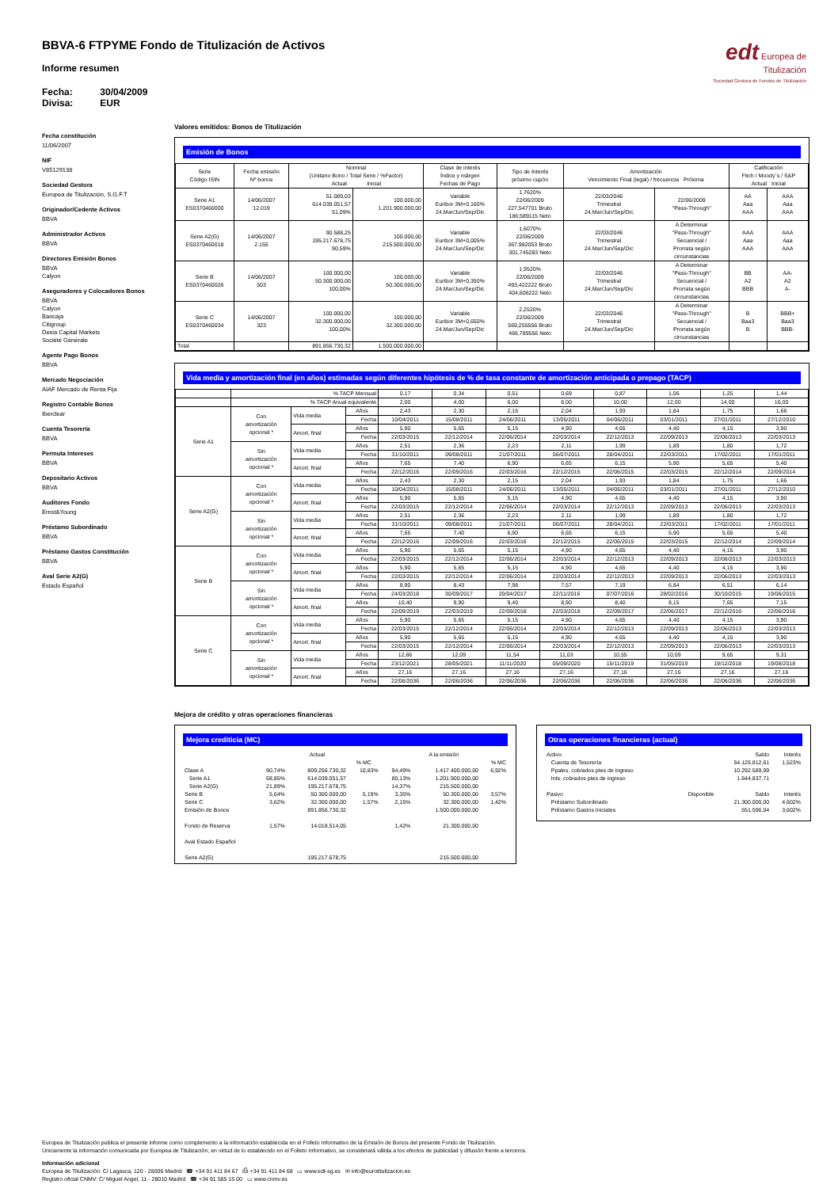edt Europea de
Titulización
Sociedad Gestora de Fondos de Titulización
BBVA-6 FTPYME Fondo de Titulización de Activos
Informe resumen
Fecha: 30/04/2009
Divisa: EUR
Fecha constitución
11/06/2007
NIF
V85129138
Sociedad Gestora
Europea de Titulización, S.G.F.T
Originador/Cedente Activos
BBVA
Administrador Activos
BBVA
Directores Emisión Bonos
BBVA
Calyon
Aseguradores y Colocadores Bonos
BBVA
Calyon
Bancaja
Citigroup
Dexia Capital Markets
Socièté Gènèrale
Agente Pago Bonos
BBVA
Mercado Negociación
AIAF Mercado de Renta Fija
Registro Contable Bonos
Iberclear
Cuenta Tesorería
BBVA
Permuta Intereses
BBVA
Depositario Activos
BBVA
Auditores Fondo
Ernst&Young
Préstamo Subordinado
BBVA
Préstamo Gastos Constitución
BBVA
Aval Serie A2(G)
Estado Español
Valores emitidos: Bonos de Titulización
Emisión de Bonos
| Serie Código ISIN | Fecha emisión Nº bonos | Nominal (Unitario Bono / Total Serie / %Factor) Actual Inicial | | Clase de interés Índice y márgen Fechas de Pago | Tipo de Interés próximo cupón | Amortización Vencimiento Final (legal) / frecuencia Próxima | | Calificación Fitch / Moody´s / S&P Actual Inicial | |
| --- | --- | --- | --- | --- | --- | --- | --- | --- | --- |
| Serie A1 ES0370460000 | 14/06/2007 12.019 | 51.089,03 614.039.051,57 51,09% | 100.000,00 1.201.900.000,00 | Variable Euribor 3M+0,160% 24.Mar/Jun/Sep/Dic | 1,7620% 22/06/2009 227,547701 Bruto 186,589115 Neto | 22/03/2046 Trimestral 24.Mar/Jun/Sep/Dic | 22/06/2009 "Pass-Through" | AA Aaa AAA | AAA Aaa AAA |
| Serie A2(G) ES0370460018 | 14/06/2007 2.155 | 90.588,25 195.217.678,75 90,59% | 100.000,00 215.500.000,00 | Variable Euribor 3M+0,005% 24.Mar/Jun/Sep/Dic | 1,6070% 22/06/2009 367,982053 Bruto 301,745283 Neto | 22/03/2046 Trimestral 24.Mar/Jun/Sep/Dic | A Determinar "Pass-Through" Secuencial / Prorrata según circunstancias | AAA Aaa AAA | AAA Aaa AAA |
| Serie B ES0370460026 | 14/06/2007 503 | 100.000,00 50.300.000,00 100,00% | 100.000,00 50.300.000,00 | Variable Euribor 3M+0,350% 24.Mar/Jun/Sep/Dic | 1,9520% 22/06/2009 493,422222 Bruto 404,606222 Neto | 22/03/2046 Trimestral 24.Mar/Jun/Sep/Dic | A Determinar "Pass-Through" Secuencial / Prorrata según circunstancias | BB A2 BBB | AA- A2 A- |
| Serie C ES0370460034 | 14/06/2007 323 | 100.000,00 32.300.000,00 100,00% | 100.000,00 32.300.000,00 | Variable Euribor 3M+0,650% 24.Mar/Jun/Sep/Dic | 2,2520% 22/06/2009 569,255556 Bruto 466,789556 Neto | 22/03/2046 Trimestral 24.Mar/Jun/Sep/Dic | A Determinar "Pass-Through" Secuencial / Prorrata según circunstancias | B Baa3 B | BBB+ Baa3 BBB- |
| Total | | 891.856.730,32 | 1.500.000.000,00 | | | | | | |
Vida media y amortización final (en años) estimadas según diferentes hipótesis de % de tasa constante de amortización anticipada o prepago (TACP)
| | % TACP Mensual | | | 0,17 | 0,34 | 0,51 | 0,69 | 0,87 | 1,06 | 1,25 | 1,44 |
| | % TACP Anual equivalente | | | 2,00 | 4,00 | 6,00 | 8,00 | 10,00 | 12,00 | 14,00 | 16,00 |
| Serie A1 | Con amortización opcional * | Vida media | Años | 2,43 | 2,30 | 2,15 | 2,04 | 1,93 | 1,84 | 1,75 | 1,66 |
| | | | Fecha | 10/04/2011 | 15/08/2011 | 24/06/2011 | 13/05/2011 | 04/06/2011 | 03/01/2011 | 27/01/2011 | 27/12/2010 |
| | | Amort. final | Años | 5,90 | 5,65 | 5,15 | 4,90 | 4,65 | 4,40 | 4,15 | 3,90 |
| | | | Fecha | 22/03/2015 | 22/12/2014 | 22/06/2014 | 22/03/2014 | 22/12/2013 | 22/09/2013 | 22/06/2013 | 22/03/2013 |
| | Sin amortización opcional * | Vida media | Años | 2,51 | 2,36 | 2,23 | 2,11 | 1,99 | 1,89 | 1,80 | 1,72 |
| | | | Fecha | 31/10/2011 | 09/08/2011 | 21/07/2011 | 06/07/2011 | 28/04/2011 | 22/03/2011 | 17/02/2011 | 17/01/2011 |
| | | Amort. final | Años | 7,65 | 7,40 | 6,90 | 6,65 | 6,15 | 5,90 | 5,65 | 5,40 |
| | | | Fecha | 22/12/2016 | 22/09/2016 | 22/03/2016 | 22/12/2015 | 22/06/2015 | 22/03/2015 | 22/12/2014 | 22/09/2014 |
| Serie A2(G) | Con amortización opcional * | Vida media | Años | 2,43 | 2,30 | 2,15 | 2,04 | 1,93 | 1,84 | 1,75 | 1,66 |
| | | | Fecha | 10/04/2011 | 15/08/2011 | 24/06/2011 | 13/05/2011 | 04/06/2011 | 03/01/2011 | 27/01/2011 | 27/12/2010 |
| | | Amort. final | Años | 5,90 | 5,65 | 5,15 | 4,90 | 4,65 | 4,40 | 4,15 | 3,90 |
| | | | Fecha | 22/03/2015 | 22/12/2014 | 22/06/2014 | 22/03/2014 | 22/12/2013 | 22/09/2013 | 22/06/2013 | 22/03/2013 |
| | Sin amortización opcional * | Vida media | Años | 2,51 | 2,36 | 2,23 | 2,11 | 1,99 | 1,89 | 1,80 | 1,72 |
| | | | Fecha | 31/10/2011 | 09/08/2011 | 21/07/2011 | 06/07/2011 | 28/04/2011 | 22/03/2011 | 17/02/2011 | 17/01/2011 |
| | | Amort. final | Años | 7,65 | 7,40 | 6,90 | 6,65 | 6,15 | 5,90 | 5,65 | 5,40 |
| | | | Fecha | 22/12/2016 | 22/09/2016 | 22/03/2016 | 22/12/2015 | 22/06/2015 | 22/03/2015 | 22/12/2014 | 22/09/2014 |
| Serie B | Con amortización opcional * | Vida media | Años | 5,90 | 5,65 | 5,15 | 4,90 | 4,65 | 4,40 | 4,15 | 3,90 |
| | | | Fecha | 22/03/2015 | 22/12/2014 | 22/06/2014 | 22/03/2014 | 22/12/2013 | 22/09/2013 | 22/06/2013 | 22/03/2013 |
| | | Amort. final | Años | 5,90 | 5,65 | 5,15 | 4,90 | 4,65 | 4,40 | 4,15 | 3,90 |
| | | | Fecha | 22/03/2015 | 22/12/2014 | 22/06/2014 | 22/03/2014 | 22/12/2013 | 22/09/2013 | 22/06/2013 | 22/03/2013 |
| | Sin amortización opcional * | Vida media | Años | 8,90 | 8,43 | 7,98 | 7,57 | 7,19 | 6,84 | 6,51 | 6,14 |
| | | | Fecha | 24/03/2018 | 30/09/2017 | 20/04/2017 | 22/11/2016 | 07/07/2016 | 28/02/2016 | 30/10/2015 | 19/06/2015 |
| | | Amort. final | Años | 10,40 | 9,90 | 9,40 | 8,90 | 8,40 | 8,15 | 7,65 | 7,15 |
| | | | Fecha | 22/09/2019 | 22/03/2019 | 22/09/2018 | 22/03/2018 | 22/09/2017 | 22/06/2017 | 22/12/2016 | 22/06/2016 |
| Serie C | Con amortización opcional * | Vida media | Años | 5,90 | 5,65 | 5,15 | 4,90 | 4,65 | 4,40 | 4,15 | 3,90 |
| | | | Fecha | 22/03/2015 | 22/12/2014 | 22/06/2014 | 22/03/2014 | 22/12/2013 | 22/09/2013 | 22/06/2013 | 22/03/2013 |
| | | Amort. final | Años | 5,90 | 5,65 | 5,15 | 4,90 | 4,65 | 4,40 | 4,15 | 3,90 |
| | | | Fecha | 22/03/2015 | 22/12/2014 | 22/06/2014 | 22/03/2014 | 22/12/2013 | 22/09/2013 | 22/06/2013 | 22/03/2013 |
| | Sin amortización opcional * | Vida media | Años | 12,66 | 12,09 | 11,54 | 11,03 | 10,55 | 10,09 | 9,65 | 9,31 |
| | | | Fecha | 23/12/2021 | 28/05/2021 | 11/11/2020 | 05/09/2020 | 15/11/2019 | 31/05/2019 | 19/12/2018 | 19/08/2018 |
| | | Amort. final | Años | 27,16 | 27,16 | 27,16 | 27,16 | 27,16 | 27,16 | 27,16 | 27,16 |
| | | | Fecha | 22/06/2036 | 22/06/2036 | 22/06/2036 | 22/06/2036 | 22/06/2036 | 22/06/2036 | 22/06/2036 | 22/06/2036 |
Mejora de crédito y otras operaciones financieras
Mejora crediticia (MC)
| | Actual | | | A la emisión | | |
| | | | % MC | | | % MC |
| Clase A | 90,74% | 809.256.730,32 | 10,83% | 94,49% | 1.417.400.000,00 | 6,92% |
| Serie A1 | 68,85% | 614.039.051,57 | | 80,13% | 1.201.900.000,00 | |
| Serie A2(G) | 21,89% | 195.217.678,75 | | 14,37% | 215.500.000,00 | |
| Serie B | 5,64% | 50.300.000,00 | 5,19% | 3,35% | 50.300.000,00 | 3,57% |
| Serie C | 3,62% | 32.300.000,00 | 1,57% | 2,15% | 32.300.000,00 | 1,42% |
| Emisión de Bonos | | 891.856.730,32 | | | 1.500.000.000,00 | |
| Fondo de Reserva | 1,57% | 14.018.514,05 | | 1,42% | 21.300.000,00 | |
| Aval Estado Español | | | | | | |
| Serie A2(G) | | 195.217.678,75 | | | 215.500.000,00 | |
Otras operaciones financieras (actual)
| Activo | | Saldo | Interés |
| Cuenta de Tesorería | | 54.125.812,61 | 1,523% |
| Ppales. cobrados ptes de ingreso | | 10.292.589,99 | |
| Ints. cobrados ptes de ingreso | | 1.644.837,71 | |
| Pasivo | Disponible | Saldo | Interés |
| Préstamo Subordinado | | 21.300.000,00 | 4,602% |
| Préstamo Gastos Iniciales | | 551.596,04 | 3,602% |
Europea de Titulización publica el presente informe como complemento a la información establecida en el Folleto Informativo de la Emisión de Bonos del presente Fondo de Titulización.
Únicamente la información comunicada por Europea de Titulización, en virtud de lo establecido en el Folleto Informativo, se considerará válida a los efectos de publicidad y difusión frente a terceros.
Información adicional
Europea de Titulización: C/ Lagasca, 120 - 28006 Madrid ☎ +34 91 411 84 67 ⎙ +34 91 411 84 68 ▭ www.edt-sg.es ✉ info@eurotitulizacion.es
Registro oficial CNMV: C/ Miguel Angel, 11 - 28010 Madrid ☎ +34 91 585 15 00 ▭ www.cnmv.es